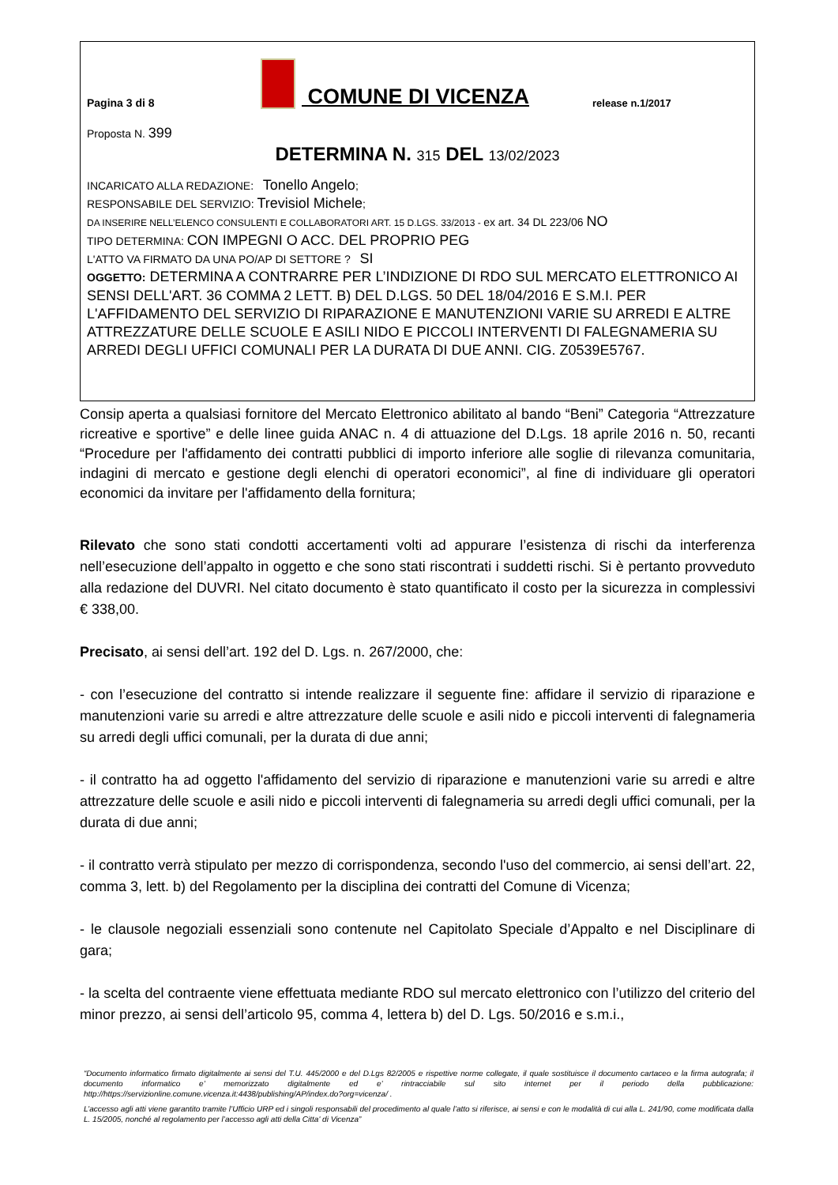Pagina 3 di 8
COMUNE DI VICENZA
release n.1/2017
Proposta N. 399
DETERMINA N. 315 DEL 13/02/2023
INCARICATO ALLA REDAZIONE: Tonello Angelo;
RESPONSABILE DEL SERVIZIO: Trevisiol Michele;
DA INSERIRE NELL’ELENCO CONSULENTI E COLLABORATORI ART. 15 D.LGS. 33/2013 - ex art. 34 DL 223/06 NO
TIPO DETERMINA: CON IMPEGNI O ACC. DEL PROPRIO PEG
L'ATTO VA FIRMATO DA UNA PO/AP DI SETTORE ? SI
OGGETTO: DETERMINA A CONTRARRE PER L’INDIZIONE DI RDO SUL MERCATO ELETTRONICO AI SENSI DELL'ART. 36 COMMA 2 LETT. B) DEL D.LGS. 50 DEL 18/04/2016 E S.M.I. PER L'AFFIDAMENTO DEL SERVIZIO DI RIPARAZIONE E MANUTENZIONI VARIE SU ARREDI E ALTRE ATTREZZATURE DELLE SCUOLE E ASILI NIDO E PICCOLI INTERVENTI DI FALEGNAMERIA SU ARREDI DEGLI UFFICI COMUNALI PER LA DURATA DI DUE ANNI. CIG. Z0539E5767.
Consip aperta a qualsiasi fornitore del Mercato Elettronico abilitato al bando “Beni” Categoria “Attrezzature ricreative e sportive” e delle linee guida ANAC n. 4 di attuazione del D.Lgs. 18 aprile 2016 n. 50, recanti “Procedure per l'affidamento dei contratti pubblici di importo inferiore alle soglie di rilevanza comunitaria, indagini di mercato e gestione degli elenchi di operatori economici”, al fine di individuare gli operatori economici da invitare per l'affidamento della fornitura;
Rilevato che sono stati condotti accertamenti volti ad appurare l’esistenza di rischi da interferenza nell’esecuzione dell’appalto in oggetto e che sono stati riscontrati i suddetti rischi. Si è pertanto provveduto alla redazione del DUVRI. Nel citato documento è stato quantificato il costo per la sicurezza in complessivi € 338,00.
Precisato, ai sensi dell’art. 192 del D. Lgs. n. 267/2000, che:
- con l’esecuzione del contratto si intende realizzare il seguente fine: affidare il servizio di riparazione e manutenzioni varie su arredi e altre attrezzature delle scuole e asili nido e piccoli interventi di falegnameria su arredi degli uffici comunali, per la durata di due anni;
- il contratto ha ad oggetto l'affidamento del servizio di riparazione e manutenzioni varie su arredi e altre attrezzature delle scuole e asili nido e piccoli interventi di falegnameria su arredi degli uffici comunali, per la durata di due anni;
- il contratto verrà stipulato per mezzo di corrispondenza, secondo l'uso del commercio, ai sensi dell’art. 22, comma 3, lett. b) del Regolamento per la disciplina dei contratti del Comune di Vicenza;
- le clausole negoziali essenziali sono contenute nel Capitolato Speciale d’Appalto e nel Disciplinare di gara;
- la scelta del contraente viene effettuata mediante RDO sul mercato elettronico con l’utilizzo del criterio del minor prezzo, ai sensi dell’articolo 95, comma 4, lettera b) del D. Lgs. 50/2016 e s.m.i.,
“Documento informatico firmato digitalmente ai sensi del T.U. 445/2000 e del D.Lgs 82/2005 e rispettive norme collegate, il quale sostituisce il documento cartaceo e la firma autografa; il documento informatico e’ memorizzato digitalmente ed e’ rintracciabile sul sito internet per il periodo della pubblicazione: http://https://servizionline.comune.vicenza.it:4438/publishing/AP/index.do?org=vicenza/ .
L’accesso agli atti viene garantito tramite l’Ufficio URP ed i singoli responsabili del procedimento al quale l’atto si riferisce, ai sensi e con le modalità di cui alla L. 241/90, come modificata dalla L. 15/2005, nonché al regolamento per l’accesso agli atti della Citta' di Vicenza”